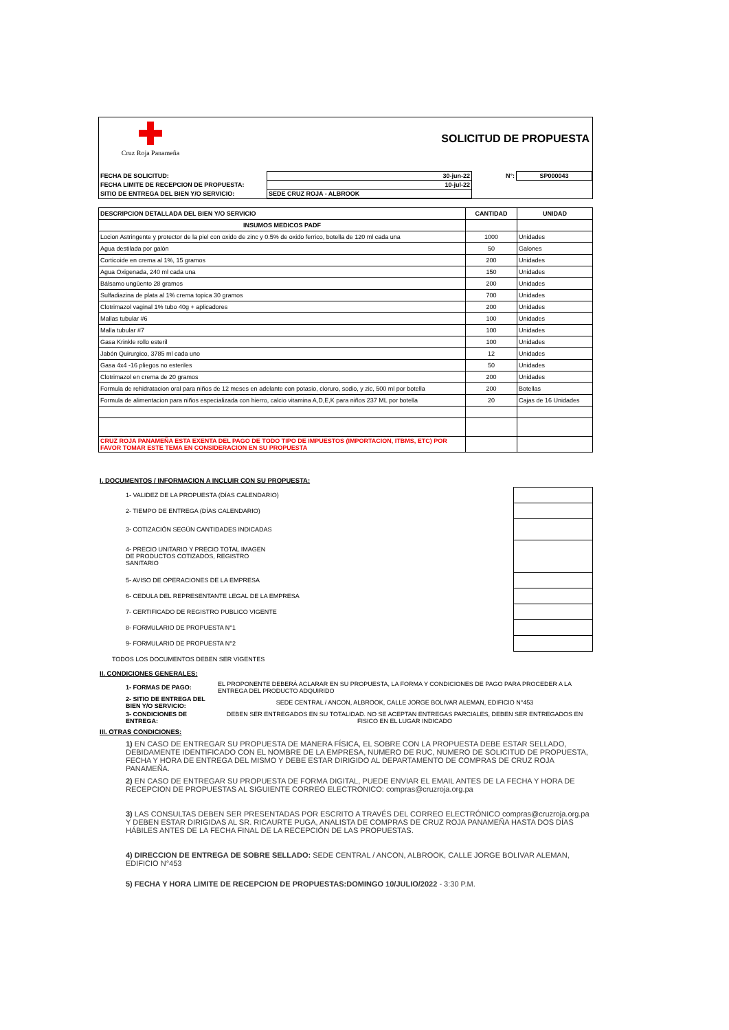Cruz Roja Panameña
SOLICITUD DE PROPUESTA
| FECHA DE SOLICITUD: | 30-jun-22 | N°: | SP000043 |
| FECHA LIMITE DE RECEPCION DE PROPUESTA: | 10-jul-22 | | |
| SITIO DE ENTREGA DEL BIEN Y/O SERVICIO: | SEDE CRUZ ROJA - ALBROOK | | |
| DESCRIPCION DETALLADA DEL BIEN Y/O SERVICIO | CANTIDAD | UNIDAD |
| --- | --- | --- |
| INSUMOS MEDICOS PADF | | |
| Locion Astringente y protector de la piel con oxido de zinc y 0.5% de oxido ferrico, botella de 120 ml cada una | 1000 | Unidades |
| Agua destilada por galón | 50 | Galones |
| Corticoide en crema al 1%, 15 gramos | 200 | Unidades |
| Agua Oxigenada, 240 ml cada una | 150 | Unidades |
| Bálsamo ungüento 28 gramos | 200 | Unidades |
| Sulfadiazina de plata al 1% crema topica 30 gramos | 700 | Unidades |
| Clotrimazol vaginal 1% tubo 40g + aplicadores | 200 | Unidades |
| Mallas tubular #6 | 100 | Unidades |
| Malla tubular #7 | 100 | Unidades |
| Gasa Krinkle rollo esteril | 100 | Unidades |
| Jabón Quirurgico, 3785 ml cada uno | 12 | Unidades |
| Gasa 4x4 -16 pliegos no esteriles | 50 | Unidades |
| Clotrimazol en crema de 20 gramos | 200 | Unidades |
| Formula de rehidratacion oral para niños de 12 meses en adelante con potasio, cloruro, sodio, y zic, 500 ml por botella | 200 | Botellas |
| Formula de alimentacion para niños especializada con hierro, calcio vitamina A,D,E,K para niños 237 ML por botella | 20 | Cajas de 16 Unidades |
| CRUZ ROJA PANAMEÑA ESTA EXENTA DEL PAGO DE TODO TIPO DE IMPUESTOS (IMPORTACION, ITBMS, ETC) POR FAVOR TOMAR ESTE TEMA EN CONSIDERACION EN SU PROPUESTA | | |
I. DOCUMENTOS / INFORMACION A INCLUIR CON SU PROPUESTA:
| 1- VALIDEZ DE LA PROPUESTA (DÍAS CALENDARIO) | |
| 2- TIEMPO DE ENTREGA (DÍAS CALENDARIO) | |
| 3- COTIZACIÓN SEGÚN CANTIDADES INDICADAS | |
| 4- PRECIO UNITARIO Y PRECIO TOTAL IMAGEN DE PRODUCTOS COTIZADOS, REGISTRO SANITARIO | |
| 5- AVISO DE OPERACIONES DE LA EMPRESA | |
| 6- CEDULA DEL REPRESENTANTE LEGAL DE LA EMPRESA | |
| 7- CERTIFICADO DE REGISTRO PUBLICO VIGENTE | |
| 8- FORMULARIO DE PROPUESTA N°1 | |
| 9- FORMULARIO DE PROPUESTA N°2 | |
| TODOS LOS DOCUMENTOS DEBEN SER VIGENTES | |
II. CONDICIONES GENERALES:
| 1- FORMAS DE PAGO: | EL PROPONENTE DEBERÁ ACLARAR EN SU PROPUESTA, LA FORMA Y CONDICIONES DE PAGO PARA PROCEDER A LA ENTREGA DEL PRODUCTO ADQUIRIDO |
| 2- SITIO DE ENTREGA DEL BIEN Y/O SERVICIO: | SEDE CENTRAL / ANCON, ALBROOK, CALLE JORGE BOLIVAR ALEMAN, EDIFICIO N°453 |
| 3- CONDICIONES DE ENTREGA: | DEBEN SER ENTREGADOS EN SU TOTALIDAD. NO SE ACEPTAN ENTREGAS PARCIALES, DEBEN SER ENTREGADOS EN FISICO EN EL LUGAR INDICADO |
III. OTRAS CONDICIONES:
1) EN CASO DE ENTREGAR SU PROPUESTA DE MANERA FÍSICA, EL SOBRE CON LA PROPUESTA DEBE ESTAR SELLADO, DEBIDAMENTE IDENTIFICADO CON EL NOMBRE DE LA EMPRESA, NUMERO DE RUC, NUMERO DE SOLICITUD DE PROPUESTA, FECHA Y HORA DE ENTREGA DEL MISMO Y DEBE ESTAR DIRIGIDO AL DEPARTAMENTO DE COMPRAS DE CRUZ ROJA PANAMEÑA.
2) EN CASO DE ENTREGAR SU PROPUESTA DE FORMA DIGITAL, PUEDE ENVIAR EL EMAIL ANTES DE LA FECHA Y HORA DE RECEPCION DE PROPUESTAS AL SIGUIENTE CORREO ELECTRONICO: compras@cruzroja.org.pa
3) LAS CONSULTAS DEBEN SER PRESENTADAS POR ESCRITO A TRAVÉS DEL CORREO ELECTRÓNICO compras@cruzroja.org.pa Y DEBEN ESTAR DIRIGIDAS AL SR. RICAURTE PUGA, ANALISTA DE COMPRAS DE CRUZ ROJA PANAMEÑA HASTA DOS DÍAS HÁBILES ANTES DE LA FECHA FINAL DE LA RECEPCIÓN DE LAS PROPUESTAS.
4) DIRECCION DE ENTREGA DE SOBRE SELLADO: SEDE CENTRAL / ANCON, ALBROOK, CALLE JORGE BOLIVAR ALEMAN, EDIFICIO N°453
5) FECHA Y HORA LIMITE DE RECEPCION DE PROPUESTAS:DOMINGO 10/JULIO/2022 - 3:30 P.M.